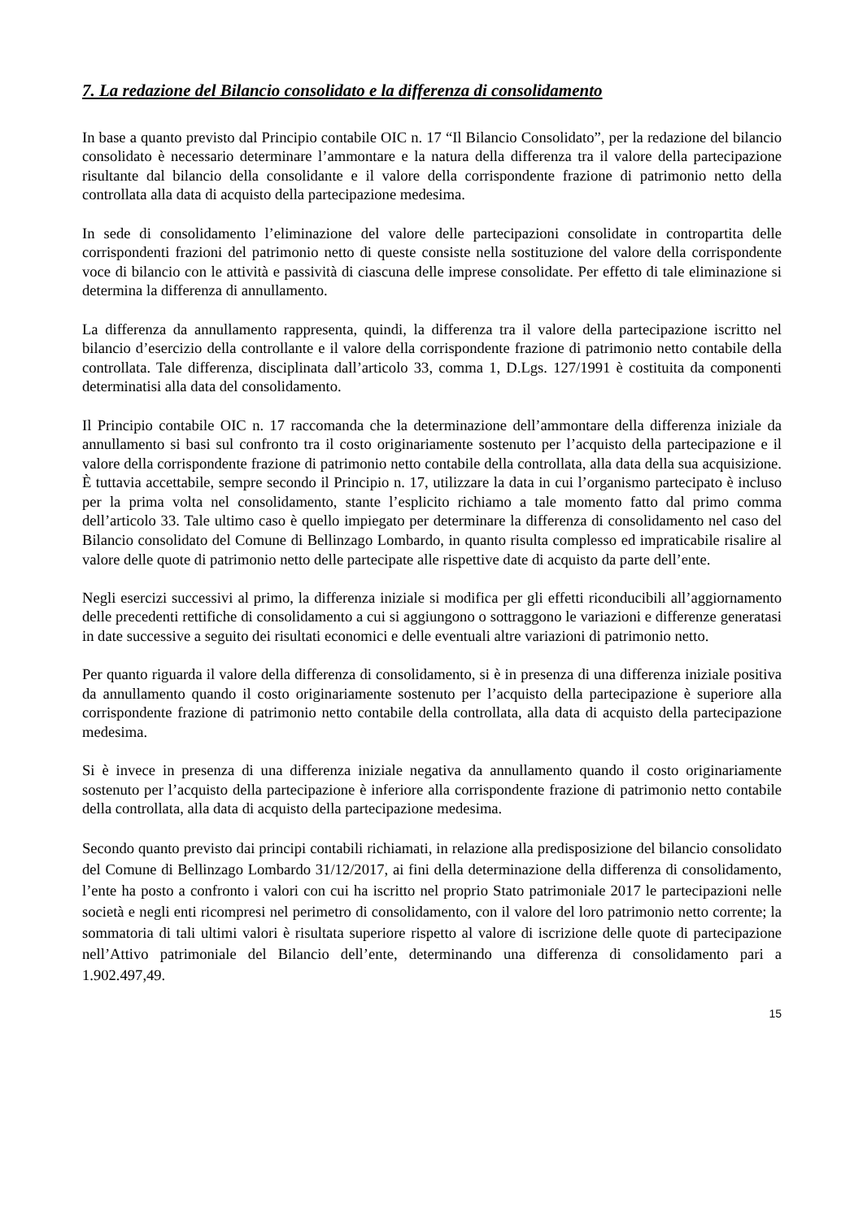7. La redazione del Bilancio consolidato e la differenza di consolidamento
In base a quanto previsto dal Principio contabile OIC n. 17 “Il Bilancio Consolidato”, per la redazione del bilancio consolidato è necessario determinare l’ammontare e la natura della differenza tra il valore della partecipazione risultante dal bilancio della consolidante e il valore della corrispondente frazione di patrimonio netto della controllata alla data di acquisto della partecipazione medesima.
In sede di consolidamento l’eliminazione del valore delle partecipazioni consolidate in contropartita delle corrispondenti frazioni del patrimonio netto di queste consiste nella sostituzione del valore della corrispondente voce di bilancio con le attività e passività di ciascuna delle imprese consolidate. Per effetto di tale eliminazione si determina la differenza di annullamento.
La differenza da annullamento rappresenta, quindi, la differenza tra il valore della partecipazione iscritto nel bilancio d’esercizio della controllante e il valore della corrispondente frazione di patrimonio netto contabile della controllata. Tale differenza, disciplinata dall’articolo 33, comma 1, D.Lgs. 127/1991 è costituita da componenti determinatisi alla data del consolidamento.
Il Principio contabile OIC n. 17 raccomanda che la determinazione dell’ammontare della differenza iniziale da annullamento si basi sul confronto tra il costo originariamente sostenuto per l’acquisto della partecipazione e il valore della corrispondente frazione di patrimonio netto contabile della controllata, alla data della sua acquisizione. È tuttavia accettabile, sempre secondo il Principio n. 17, utilizzare la data in cui l’organismo partecipato è incluso per la prima volta nel consolidamento, stante l’esplicito richiamo a tale momento fatto dal primo comma dell’articolo 33. Tale ultimo caso è quello impiegato per determinare la differenza di consolidamento nel caso del Bilancio consolidato del Comune di Bellinzago Lombardo, in quanto risulta complesso ed impraticabile risalire al valore delle quote di patrimonio netto delle partecipate alle rispettive date di acquisto da parte dell’ente.
Negli esercizi successivi al primo, la differenza iniziale si modifica per gli effetti riconducibili all’aggiornamento delle precedenti rettifiche di consolidamento a cui si aggiungono o sottraggono le variazioni e differenze generatasi in date successive a seguito dei risultati economici e delle eventuali altre variazioni di patrimonio netto.
Per quanto riguarda il valore della differenza di consolidamento, si è in presenza di una differenza iniziale positiva da annullamento quando il costo originariamente sostenuto per l’acquisto della partecipazione è superiore alla corrispondente frazione di patrimonio netto contabile della controllata, alla data di acquisto della partecipazione medesima.
Si è invece in presenza di una differenza iniziale negativa da annullamento quando il costo originariamente sostenuto per l’acquisto della partecipazione è inferiore alla corrispondente frazione di patrimonio netto contabile della controllata, alla data di acquisto della partecipazione medesima.
Secondo quanto previsto dai principi contabili richiamati, in relazione alla predisposizione del bilancio consolidato del Comune di Bellinzago Lombardo 31/12/2017, ai fini della determinazione della differenza di consolidamento, l’ente ha posto a confronto i valori con cui ha iscritto nel proprio Stato patrimoniale 2017 le partecipazioni nelle società e negli enti ricompresi nel perimetro di consolidamento, con il valore del loro patrimonio netto corrente; la sommatoria di tali ultimi valori è risultata superiore rispetto al valore di iscrizione delle quote di partecipazione nell’Attivo patrimoniale del Bilancio dell’ente, determinando una differenza di consolidamento pari a 1.902.497,49.
15